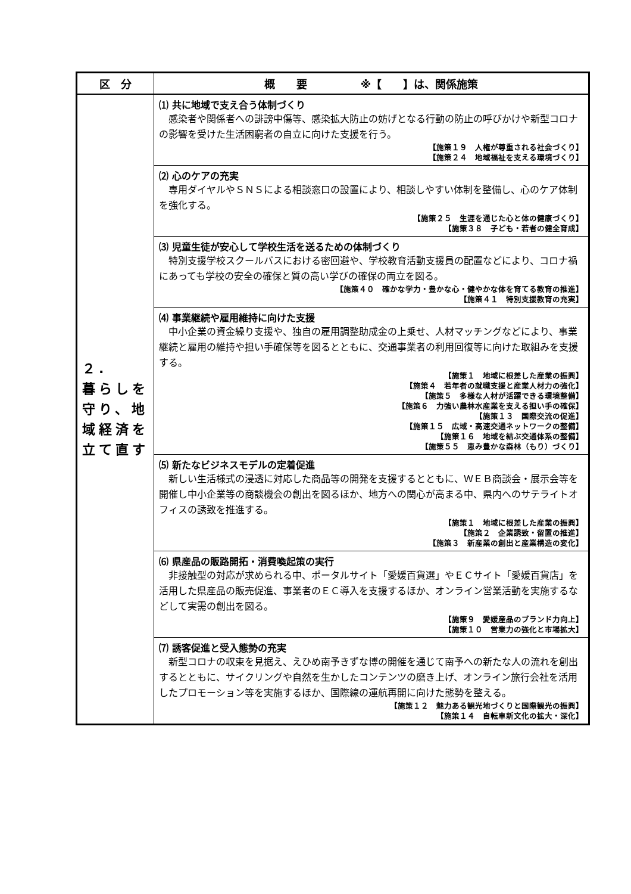| 区 分 | 概 要 ※【 】は、関係施策 |
| --- | --- |
| ２. 暮らしを守り、地域経済を立て直す | ⑴ 共に地域で支え合う体制づくり 感染者や関係者への誹謗中傷等、感染拡大防止の妨げとなる行動の防止の呼びかけや新型コロナの影響を受けた生活困窮者の自立に向けた支援を行う。 【施策１９ 人権が尊重される社会づくり】 【施策２４ 地域福祉を支える環境づくり】 |
| | ⑵ 心のケアの充実 専用ダイヤルやＳＮＳによる相談窓口の設置により、相談しやすい体制を整備し、心のケア体制を強化する。 【施策２５ 生涯を通じた心と体の健康づくり】 【施策３８ 子ども・若者の健全育成】 |
| | ⑶ 児童生徒が安心して学校生活を送るための体制づくり 特別支援学校スクールバスにおける密回避や、学校教育活動支援員の配置などにより、コロナ禍にあっても学校の安全の確保と質の高い学びの確保の両立を図る。 【施策４０ 確かな学力・豊かな心・健やかな体を育てる教育の推進】 【施策４１ 特別支援教育の充実】 |
| | ⑷ 事業継続や雇用維持に向けた支援 中小企業の資金繰り支援や、独自の雇用調整助成金の上乗せ、人材マッチングなどにより、事業継続と雇用の維持や担い手確保等を図るとともに、交通事業者の利用回復等に向けた取組みを支援する。 【施策１ 地域に根差した産業の振興】 【施策４ 若年者の就職支援と産業人材力の強化】 【施策５ 多様な人材が活躍できる環境整備】 【施策６ 力強い農林水産業を支える担い手の確保】 【施策１３ 国際交流の促進】 【施策１５ 広域・高速交通ネットワークの整備】 【施策１６ 地域を結ぶ交通体系の整備】 【施策５５ 恵み豊かな森林（もり）づくり】 |
| | ⑸ 新たなビジネスモデルの定着促進 新しい生活様式の浸透に対応した商品等の開発を支援するとともに、ＷＥＢ商談会・展示会等を開催し中小企業等の商談機会の創出を図るほか、地方への関心が高まる中、県内へのサテライトオフィスの誘致を推進する。 【施策１ 地域に根差した産業の振興】 【施策２ 企業誘致・留置の推進】 【施策３ 新産業の創出と産業構造の変化】 |
| | ⑹ 県産品の販路開拓・消費喚起策の実行 非接触型の対応が求められる中、ポータルサイト「愛媛百貨選」やＥＣサイト「愛媛百貨店」を活用した県産品の販売促進、事業者のＥＣ導入を支援するほか、オンライン営業活動を実施するなどして実需の創出を図る。 【施策９ 愛媛産品のブランド力向上】 【施策１０ 営業力の強化と市場拡大】 |
| | ⑺ 誘客促進と受入態勢の充実 新型コロナの収束を見据え、えひめ南予きずな博の開催を通じて南予への新たな人の流れを創出するとともに、サイクリングや自然を生かしたコンテンツの磨き上げ、オンライン旅行会社を活用したプロモーション等を実施するほか、国際線の運航再開に向けた態勢を整える。 【施策１２ 魅力ある観光地づくりと国際観光の振興】 【施策１４ 自転車新文化の拡大・深化】 |